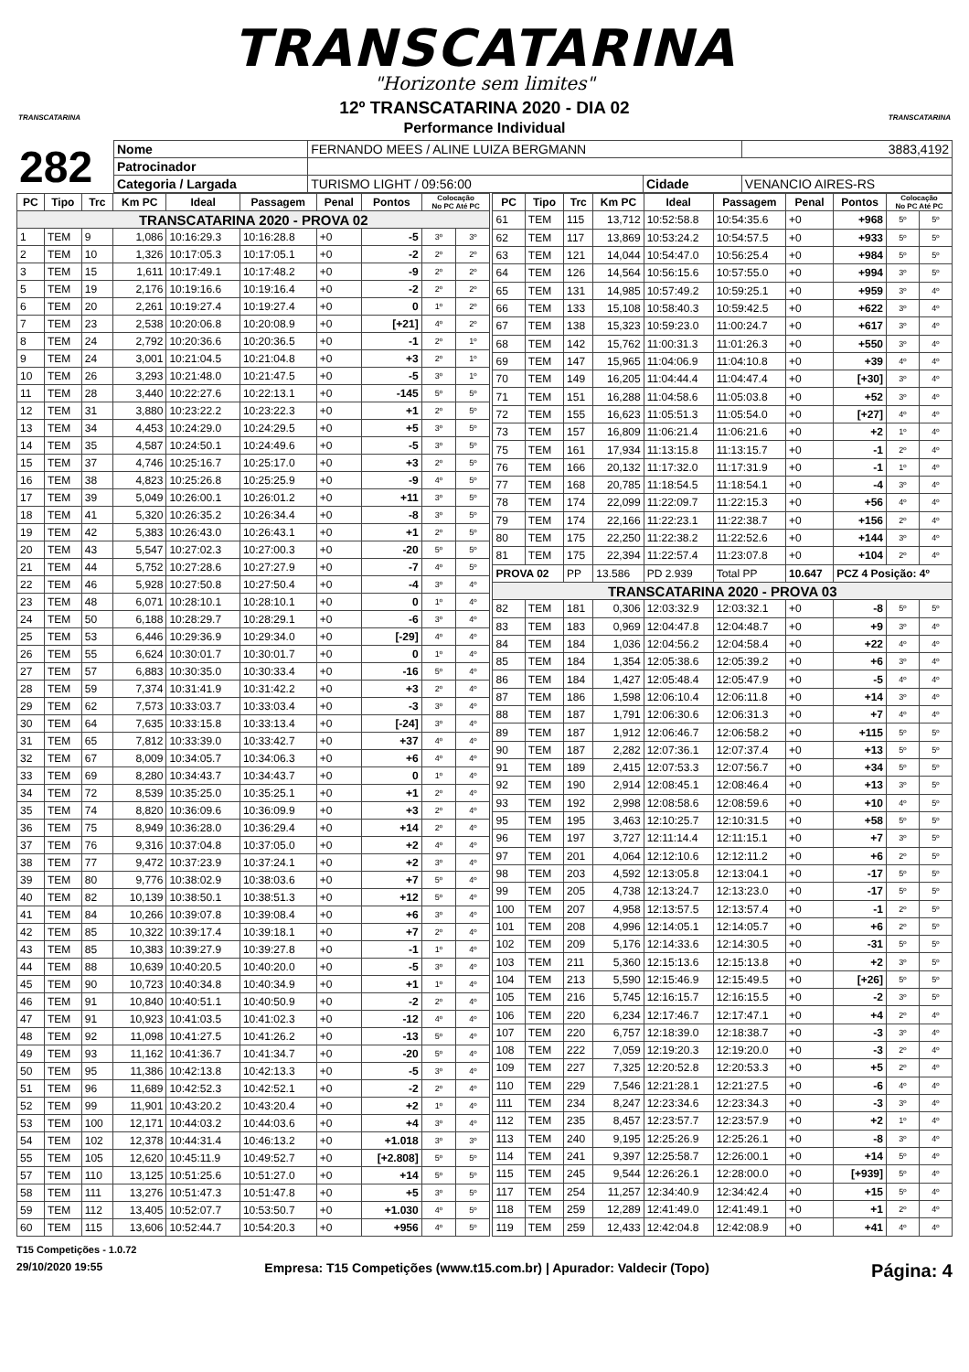TRANSCATARINA
"Horizonte sem limites"
TRANSCATARINA
12º TRANSCATARINA 2020 - DIA 02
Performance Individual
TRANSCATARINA
| 282 | Nome | FERNANDO MEES / ALINE LUIZA BERGMANN | | | | 3883,4192 |
| | Patrocinador | | | | | |
| | Categoria / Largada | | TURISMO LIGHT / 09:56:00 | Cidade | VENANCIO AIRES-RS | |
| PC | Tipo | Trc | Km PC | Ideal | Passagem | Penal | Pontos | Colocação No PC Até PC | |
| --- | --- | --- | --- | --- | --- | --- | --- | --- | --- |
| TRANSCATARINA 2020 - PROVA 02 | | | | | | | | | |
| 1 | TEM | 9 | 1,086 | 10:16:29.3 | 10:16:28.8 | +0 | -5 | 3º | 3º |
| 2 | TEM | 10 | 1,326 | 10:17:05.3 | 10:17:05.1 | +0 | -2 | 2º | 2º |
| 3 | TEM | 15 | 1,611 | 10:17:49.1 | 10:17:48.2 | +0 | -9 | 2º | 2º |
| 5 | TEM | 19 | 2,176 | 10:19:16.6 | 10:19:16.4 | +0 | -2 | 2º | 2º |
| 6 | TEM | 20 | 2,261 | 10:19:27.4 | 10:19:27.4 | +0 | 0 | 1º | 2º |
| 7 | TEM | 23 | 2,538 | 10:20:06.8 | 10:20:08.9 | +0 | [+21] | 4º | 2º |
| 8 | TEM | 24 | 2,792 | 10:20:36.6 | 10:20:36.5 | +0 | -1 | 2º | 1º |
| 9 | TEM | 24 | 3,001 | 10:21:04.5 | 10:21:04.8 | +0 | +3 | 2º | 1º |
| 10 | TEM | 26 | 3,293 | 10:21:48.0 | 10:21:47.5 | +0 | -5 | 3º | 1º |
| 11 | TEM | 28 | 3,440 | 10:22:27.6 | 10:22:13.1 | +0 | -145 | 5º | 5º |
| 12 | TEM | 31 | 3,880 | 10:23:22.2 | 10:23:22.3 | +0 | +1 | 2º | 5º |
| 13 | TEM | 34 | 4,453 | 10:24:29.0 | 10:24:29.5 | +0 | +5 | 3º | 5º |
| 14 | TEM | 35 | 4,587 | 10:24:50.1 | 10:24:49.6 | +0 | -5 | 3º | 5º |
| 15 | TEM | 37 | 4,746 | 10:25:16.7 | 10:25:17.0 | +0 | +3 | 2º | 5º |
| 16 | TEM | 38 | 4,823 | 10:25:26.8 | 10:25:25.9 | +0 | -9 | 4º | 5º |
| 17 | TEM | 39 | 5,049 | 10:26:00.1 | 10:26:01.2 | +0 | +11 | 3º | 5º |
| 18 | TEM | 41 | 5,320 | 10:26:35.2 | 10:26:34.4 | +0 | -8 | 3º | 5º |
| 19 | TEM | 42 | 5,383 | 10:26:43.0 | 10:26:43.1 | +0 | +1 | 2º | 5º |
| 20 | TEM | 43 | 5,547 | 10:27:02.3 | 10:27:00.3 | +0 | -20 | 5º | 5º |
| 21 | TEM | 44 | 5,752 | 10:27:28.6 | 10:27:27.9 | +0 | -7 | 4º | 5º |
| 22 | TEM | 46 | 5,928 | 10:27:50.8 | 10:27:50.4 | +0 | -4 | 3º | 4º |
| 23 | TEM | 48 | 6,071 | 10:28:10.1 | 10:28:10.1 | +0 | 0 | 1º | 4º |
| 24 | TEM | 50 | 6,188 | 10:28:29.7 | 10:28:29.1 | +0 | -6 | 3º | 4º |
| 25 | TEM | 53 | 6,446 | 10:29:36.9 | 10:29:34.0 | +0 | [-29] | 4º | 4º |
| 26 | TEM | 55 | 6,624 | 10:30:01.7 | 10:30:01.7 | +0 | 0 | 1º | 4º |
| 27 | TEM | 57 | 6,883 | 10:30:35.0 | 10:30:33.4 | +0 | -16 | 5º | 4º |
| 28 | TEM | 59 | 7,374 | 10:31:41.9 | 10:31:42.2 | +0 | +3 | 2º | 4º |
| 29 | TEM | 62 | 7,573 | 10:33:03.7 | 10:33:03.4 | +0 | -3 | 3º | 4º |
| 30 | TEM | 64 | 7,635 | 10:33:15.8 | 10:33:13.4 | +0 | [-24] | 3º | 4º |
| 31 | TEM | 65 | 7,812 | 10:33:39.0 | 10:33:42.7 | +0 | +37 | 4º | 4º |
| 32 | TEM | 67 | 8,009 | 10:34:05.7 | 10:34:06.3 | +0 | +6 | 4º | 4º |
| 33 | TEM | 69 | 8,280 | 10:34:43.7 | 10:34:43.7 | +0 | 0 | 1º | 4º |
| 34 | TEM | 72 | 8,539 | 10:35:25.0 | 10:35:25.1 | +0 | +1 | 2º | 4º |
| 35 | TEM | 74 | 8,820 | 10:36:09.6 | 10:36:09.9 | +0 | +3 | 2º | 4º |
| 36 | TEM | 75 | 8,949 | 10:36:28.0 | 10:36:29.4 | +0 | +14 | 2º | 4º |
| 37 | TEM | 76 | 9,316 | 10:37:04.8 | 10:37:05.0 | +0 | +2 | 4º | 4º |
| 38 | TEM | 77 | 9,472 | 10:37:23.9 | 10:37:24.1 | +0 | +2 | 3º | 4º |
| 39 | TEM | 80 | 9,776 | 10:38:02.9 | 10:38:03.6 | +0 | +7 | 5º | 4º |
| 40 | TEM | 82 | 10,139 | 10:38:50.1 | 10:38:51.3 | +0 | +12 | 5º | 4º |
| 41 | TEM | 84 | 10,266 | 10:39:07.8 | 10:39:08.4 | +0 | +6 | 3º | 4º |
| 42 | TEM | 85 | 10,322 | 10:39:17.4 | 10:39:18.1 | +0 | +7 | 2º | 4º |
| 43 | TEM | 85 | 10,383 | 10:39:27.9 | 10:39:27.8 | +0 | -1 | 1º | 4º |
| 44 | TEM | 88 | 10,639 | 10:40:20.5 | 10:40:20.0 | +0 | -5 | 3º | 4º |
| 45 | TEM | 90 | 10,723 | 10:40:34.8 | 10:40:34.9 | +0 | +1 | 1º | 4º |
| 46 | TEM | 91 | 10,840 | 10:40:51.1 | 10:40:50.9 | +0 | -2 | 2º | 4º |
| 47 | TEM | 91 | 10,923 | 10:41:03.5 | 10:41:02.3 | +0 | -12 | 4º | 4º |
| 48 | TEM | 92 | 11,098 | 10:41:27.5 | 10:41:26.2 | +0 | -13 | 5º | 4º |
| 49 | TEM | 93 | 11,162 | 10:41:36.7 | 10:41:34.7 | +0 | -20 | 5º | 4º |
| 50 | TEM | 95 | 11,386 | 10:42:13.8 | 10:42:13.3 | +0 | -5 | 3º | 4º |
| 51 | TEM | 96 | 11,689 | 10:42:52.3 | 10:42:52.1 | +0 | -2 | 2º | 4º |
| 52 | TEM | 99 | 11,901 | 10:43:20.2 | 10:43:20.4 | +0 | +2 | 1º | 4º |
| 53 | TEM | 100 | 12,171 | 10:44:03.2 | 10:44:03.6 | +0 | +4 | 3º | 4º |
| 54 | TEM | 102 | 12,378 | 10:44:31.4 | 10:46:13.2 | +0 | +1.018 | 3º | 3º |
| 55 | TEM | 105 | 12,620 | 10:45:11.9 | 10:49:52.7 | +0 | [+2.808] | 5º | 5º |
| 57 | TEM | 110 | 13,125 | 10:51:25.6 | 10:51:27.0 | +0 | +14 | 5º | 5º |
| 58 | TEM | 111 | 13,276 | 10:51:47.3 | 10:51:47.8 | +0 | +5 | 3º | 5º |
| 59 | TEM | 112 | 13,405 | 10:52:07.7 | 10:53:50.7 | +0 | +1.030 | 4º | 5º |
| 60 | TEM | 115 | 13,606 | 10:52:44.7 | 10:54:20.3 | +0 | +956 | 4º | 5º |
| PC | Tipo | Trc | Km PC | Ideal | Passagem | Penal | Pontos | Colocação No PC Até PC | |
| --- | --- | --- | --- | --- | --- | --- | --- | --- | --- |
| 61 | TEM | 115 | 13,712 | 10:52:58.8 | 10:54:35.6 | +0 | +968 | 5º | 5º |
| 62 | TEM | 117 | 13,869 | 10:53:24.2 | 10:54:57.5 | +0 | +933 | 5º | 5º |
| 63 | TEM | 121 | 14,044 | 10:54:47.0 | 10:56:25.4 | +0 | +984 | 5º | 5º |
| 64 | TEM | 126 | 14,564 | 10:56:15.6 | 10:57:55.0 | +0 | +994 | 3º | 5º |
| 65 | TEM | 131 | 14,985 | 10:57:49.2 | 10:59:25.1 | +0 | +959 | 3º | 4º |
| 66 | TEM | 133 | 15,108 | 10:58:40.3 | 10:59:42.5 | +0 | +622 | 3º | 4º |
| 67 | TEM | 138 | 15,323 | 10:59:23.0 | 11:00:24.7 | +0 | +617 | 3º | 4º |
| 68 | TEM | 142 | 15,762 | 11:00:31.3 | 11:01:26.3 | +0 | +550 | 3º | 4º |
| 69 | TEM | 147 | 15,965 | 11:04:06.9 | 11:04:10.8 | +0 | +39 | 4º | 4º |
| 70 | TEM | 149 | 16,205 | 11:04:44.4 | 11:04:47.4 | +0 | [+30] | 3º | 4º |
| 71 | TEM | 151 | 16,288 | 11:04:58.6 | 11:05:03.8 | +0 | +52 | 3º | 4º |
| 72 | TEM | 155 | 16,623 | 11:05:51.3 | 11:05:54.0 | +0 | [+27] | 4º | 4º |
| 73 | TEM | 157 | 16,809 | 11:06:21.4 | 11:06:21.6 | +0 | +2 | 1º | 4º |
| 75 | TEM | 161 | 17,934 | 11:13:15.8 | 11:13:15.7 | +0 | -1 | 2º | 4º |
| 76 | TEM | 166 | 20,132 | 11:17:32.0 | 11:17:31.9 | +0 | -1 | 1º | 4º |
| 77 | TEM | 168 | 20,785 | 11:18:54.5 | 11:18:54.1 | +0 | -4 | 3º | 4º |
| 78 | TEM | 174 | 22,099 | 11:22:09.7 | 11:22:15.3 | +0 | +56 | 4º | 4º |
| 79 | TEM | 174 | 22,166 | 11:22:23.1 | 11:22:38.7 | +0 | +156 | 2º | 4º |
| 80 | TEM | 175 | 22,250 | 11:22:38.2 | 11:22:52.6 | +0 | +144 | 3º | 4º |
| 81 | TEM | 175 | 22,394 | 11:22:57.4 | 11:23:07.8 | +0 | +104 | 2º | 4º |
| PROVA 02 | | PP | 13.586 | PD 2.939 | Total PP | 10.647 | PCZ 4 Posição: 4º | | |
| TRANSCATARINA 2020 - PROVA 03 | | | | | | | | | |
| 82 | TEM | 181 | 0,306 | 12:03:32.9 | 12:03:32.1 | +0 | -8 | 5º | 5º |
| 83 | TEM | 183 | 0,969 | 12:04:47.8 | 12:04:48.7 | +0 | +9 | 3º | 4º |
| 84 | TEM | 184 | 1,036 | 12:04:56.2 | 12:04:58.4 | +0 | +22 | 4º | 4º |
| 85 | TEM | 184 | 1,354 | 12:05:38.6 | 12:05:39.2 | +0 | +6 | 3º | 4º |
| 86 | TEM | 184 | 1,427 | 12:05:48.4 | 12:05:47.9 | +0 | -5 | 4º | 4º |
| 87 | TEM | 186 | 1,598 | 12:06:10.4 | 12:06:11.8 | +0 | +14 | 3º | 4º |
| 88 | TEM | 187 | 1,791 | 12:06:30.6 | 12:06:31.3 | +0 | +7 | 4º | 4º |
| 89 | TEM | 187 | 1,912 | 12:06:46.7 | 12:06:58.2 | +0 | +115 | 5º | 5º |
| 90 | TEM | 187 | 2,282 | 12:07:36.1 | 12:07:37.4 | +0 | +13 | 5º | 5º |
| 91 | TEM | 189 | 2,415 | 12:07:53.3 | 12:07:56.7 | +0 | +34 | 5º | 5º |
| 92 | TEM | 190 | 2,914 | 12:08:45.1 | 12:08:46.4 | +0 | +13 | 3º | 5º |
| 93 | TEM | 192 | 2,998 | 12:08:58.6 | 12:08:59.6 | +0 | +10 | 4º | 5º |
| 95 | TEM | 195 | 3,463 | 12:10:25.7 | 12:10:31.5 | +0 | +58 | 5º | 5º |
| 96 | TEM | 197 | 3,727 | 12:11:14.4 | 12:11:15.1 | +0 | +7 | 3º | 5º |
| 97 | TEM | 201 | 4,064 | 12:12:10.6 | 12:12:11.2 | +0 | +6 | 2º | 5º |
| 98 | TEM | 203 | 4,592 | 12:13:05.8 | 12:13:04.1 | +0 | -17 | 5º | 5º |
| 99 | TEM | 205 | 4,738 | 12:13:24.7 | 12:13:23.0 | +0 | -17 | 5º | 5º |
| 100 | TEM | 207 | 4,958 | 12:13:57.5 | 12:13:57.4 | +0 | -1 | 2º | 5º |
| 101 | TEM | 208 | 4,996 | 12:14:05.1 | 12:14:05.7 | +0 | +6 | 2º | 5º |
| 102 | TEM | 209 | 5,176 | 12:14:33.6 | 12:14:30.5 | +0 | -31 | 5º | 5º |
| 103 | TEM | 211 | 5,360 | 12:15:13.6 | 12:15:13.8 | +0 | +2 | 3º | 5º |
| 104 | TEM | 213 | 5,590 | 12:15:46.9 | 12:15:49.5 | +0 | [+26] | 5º | 5º |
| 105 | TEM | 216 | 5,745 | 12:16:15.7 | 12:16:15.5 | +0 | -2 | 3º | 5º |
| 106 | TEM | 220 | 6,234 | 12:17:46.7 | 12:17:47.1 | +0 | +4 | 2º | 4º |
| 107 | TEM | 220 | 6,757 | 12:18:39.0 | 12:18:38.7 | +0 | -3 | 3º | 4º |
| 108 | TEM | 222 | 7,059 | 12:19:20.3 | 12:19:20.0 | +0 | -3 | 2º | 4º |
| 109 | TEM | 227 | 7,325 | 12:20:52.8 | 12:20:53.3 | +0 | +5 | 2º | 4º |
| 110 | TEM | 229 | 7,546 | 12:21:28.1 | 12:21:27.5 | +0 | -6 | 4º | 4º |
| 111 | TEM | 234 | 8,247 | 12:23:34.6 | 12:23:34.3 | +0 | -3 | 3º | 4º |
| 112 | TEM | 235 | 8,457 | 12:23:57.7 | 12:23:57.9 | +0 | +2 | 1º | 4º |
| 113 | TEM | 240 | 9,195 | 12:25:26.9 | 12:25:26.1 | +0 | -8 | 3º | 4º |
| 114 | TEM | 241 | 9,397 | 12:25:58.7 | 12:26:00.1 | +0 | +14 | 5º | 4º |
| 115 | TEM | 245 | 9,544 | 12:26:26.1 | 12:28:00.0 | +0 | [+939] | 5º | 4º |
| 117 | TEM | 254 | 11,257 | 12:34:40.9 | 12:34:42.4 | +0 | +15 | 5º | 4º |
| 118 | TEM | 259 | 12,289 | 12:41:49.0 | 12:41:49.1 | +0 | +1 | 2º | 4º |
| 119 | TEM | 259 | 12,433 | 12:42:04.8 | 12:42:08.9 | +0 | +41 | 4º | 4º |
T15 Competições - 1.0.72
29/10/2020 19:55 Empresa: T15 Competições (www.t15.com.br) | Apurador: Valdecir (Topo) Página: 4